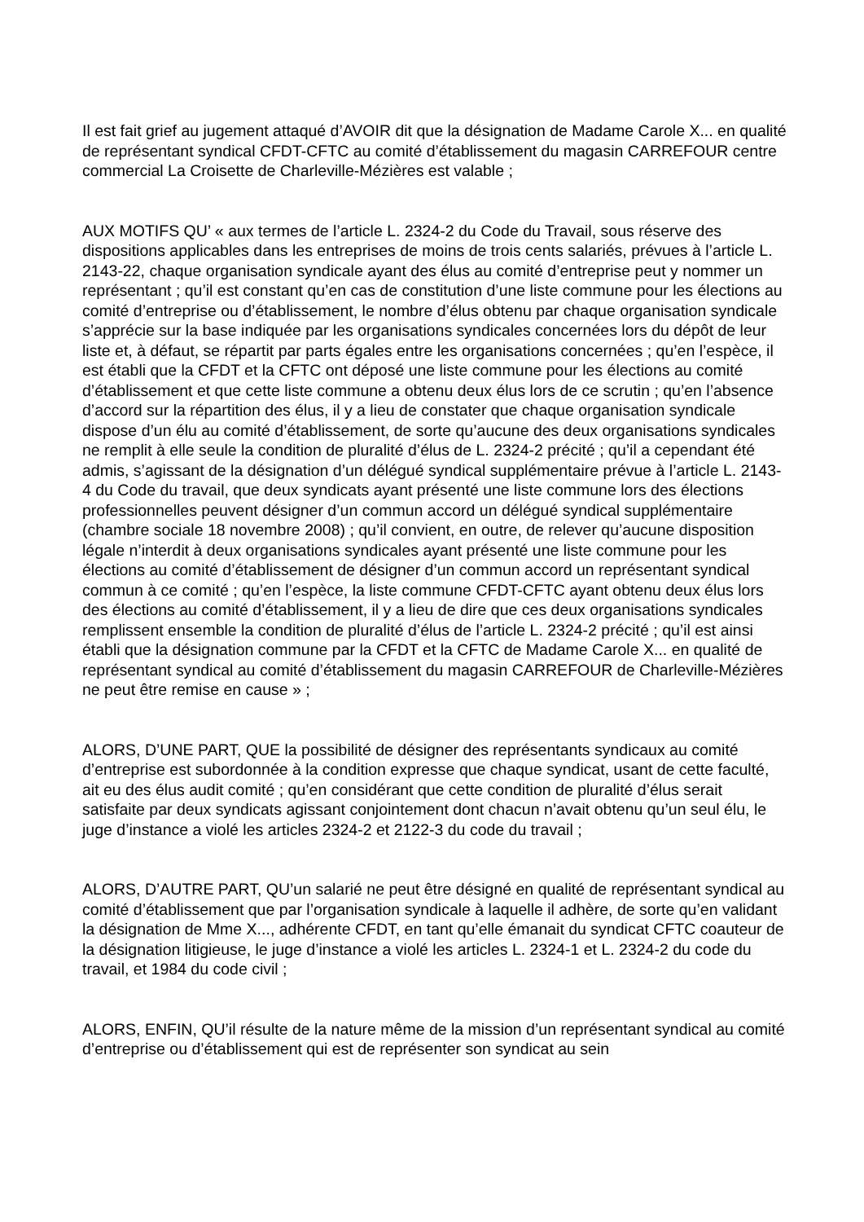Il est fait grief au jugement attaqué d’AVOIR dit que la désignation de Madame Carole X... en qualité de représentant syndical CFDT-CFTC au comité d’établissement du magasin CARREFOUR centre commercial La Croisette de Charleville-Mézières est valable ;
AUX MOTIFS QU’ « aux termes de l’article L. 2324-2 du Code du Travail, sous réserve des dispositions applicables dans les entreprises de moins de trois cents salariés, prévues à l’article L. 2143-22, chaque organisation syndicale ayant des élus au comité d’entreprise peut y nommer un représentant ; qu’il est constant qu’en cas de constitution d’une liste commune pour les élections au comité d’entreprise ou d’établissement, le nombre d’élus obtenu par chaque organisation syndicale s’apprécie sur la base indiquée par les organisations syndicales concernées lors du dépôt de leur liste et, à défaut, se répartit par parts égales entre les organisations concernées ; qu’en l’espèce, il est établi que la CFDT et la CFTC ont déposé une liste commune pour les élections au comité d’établissement et que cette liste commune a obtenu deux élus lors de ce scrutin ; qu’en l’absence d’accord sur la répartition des élus, il y a lieu de constater que chaque organisation syndicale dispose d’un élu au comité d’établissement, de sorte qu’aucune des deux organisations syndicales ne remplit à elle seule la condition de pluralité d’élus de L. 2324-2 précité ; qu’il a cependant été admis, s’agissant de la désignation d’un délégué syndical supplémentaire prévue à l’article L. 2143-4 du Code du travail, que deux syndicats ayant présenté une liste commune lors des élections professionnelles peuvent désigner d’un commun accord un délégué syndical supplémentaire (chambre sociale 18 novembre 2008) ; qu’il convient, en outre, de relever qu’aucune disposition légale n’interdit à deux organisations syndicales ayant présenté une liste commune pour les élections au comité d’établissement de désigner d’un commun accord un représentant syndical commun à ce comité ; qu’en l’espèce, la liste commune CFDT-CFTC ayant obtenu deux élus lors des élections au comité d’établissement, il y a lieu de dire que ces deux organisations syndicales remplissent ensemble la condition de pluralité d’élus de l’article L. 2324-2 précité ; qu’il est ainsi établi que la désignation commune par la CFDT et la CFTC de Madame Carole X... en qualité de représentant syndical au comité d’établissement du magasin CARREFOUR de Charleville-Mézières ne peut être remise en cause » ;
ALORS, D’UNE PART, QUE la possibilité de désigner des représentants syndicaux au comité d’entreprise est subordonnée à la condition expresse que chaque syndicat, usant de cette faculté, ait eu des élus audit comité ; qu’en considérant que cette condition de pluralité d’élus serait satisfaite par deux syndicats agissant conjointement dont chacun n’avait obtenu qu’un seul élu, le juge d’instance a violé les articles 2324-2 et 2122-3 du code du travail ;
ALORS, D’AUTRE PART, QU’un salarié ne peut être désigné en qualité de représentant syndical au comité d’établissement que par l’organisation syndicale à laquelle il adhère, de sorte qu’en validant la désignation de Mme X..., adhérente CFDT, en tant qu’elle émanait du syndicat CFTC coauteur de la désignation litigieuse, le juge d’instance a violé les articles L. 2324-1 et L. 2324-2 du code du travail, et 1984 du code civil ;
ALORS, ENFIN, QU’il résulte de la nature même de la mission d’un représentant syndical au comité d’entreprise ou d’établissement qui est de représenter son syndicat au sein